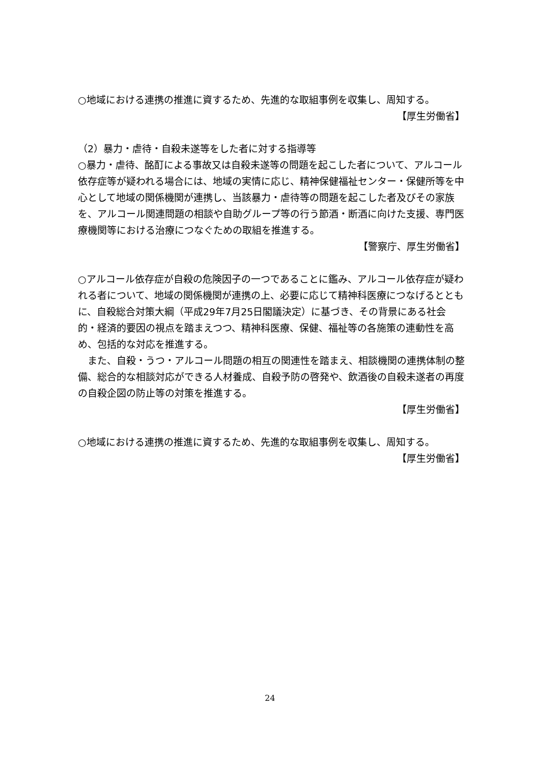○地域における連携の推進に資するため、先進的な取組事例を収集し、周知する。
【厚生労働省】
（2）暴力・虐待・自殺未遂等をした者に対する指導等
○暴力・虐待、酩酊による事故又は自殺未遂等の問題を起こした者について、アルコール依存症等が疑われる場合には、地域の実情に応じ、精神保健福祉センター・保健所等を中心として地域の関係機関が連携し、当該暴力・虐待等の問題を起こした者及びその家族を、アルコール関連問題の相談や自助グループ等の行う節酒・断酒に向けた支援、専門医療機関等における治療につなぐための取組を推進する。
【警察庁、厚生労働省】
○アルコール依存症が自殺の危険因子の一つであることに鑑み、アルコール依存症が疑われる者について、地域の関係機関が連携の上、必要に応じて精神科医療につなげるとともに、自殺総合対策大綱（平成29年7月25日閣議決定）に基づき、その背景にある社会的・経済的要因の視点を踏まえつつ、精神科医療、保健、福祉等の各施策の連動性を高め、包括的な対応を推進する。
　また、自殺・うつ・アルコール問題の相互の関連性を踏まえ、相談機関の連携体制の整備、総合的な相談対応ができる人材養成、自殺予防の啓発や、飲酒後の自殺未遂者の再度の自殺企図の防止等の対策を推進する。
【厚生労働省】
○地域における連携の推進に資するため、先進的な取組事例を収集し、周知する。
【厚生労働省】
24